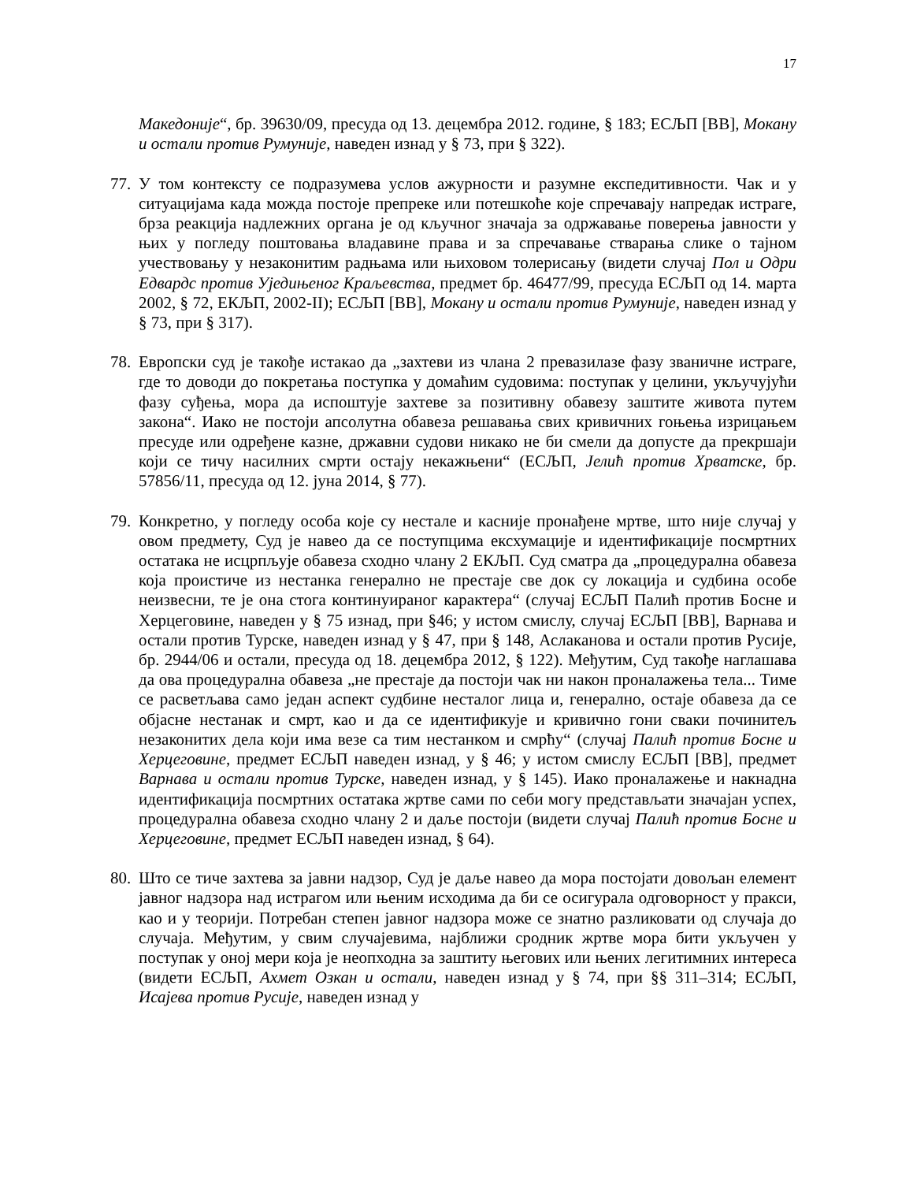17
Македоније“, бр. 39630/09, пресуда од 13. децембра 2012. године, § 183; ЕСЉП [ВВ], Мокану и остали против Румуније, наведен изнад у § 73, при § 322).
77.
У том контексту се подразумева услов ажурности и разумне експедитивности. Чак и у ситуацијама када можда постоје препреке или потешкоће које спречавају напредак истраге, брза реакција надлежних органа је од кључног значаја за одржавање поверења јавности у њих у погледу поштовања владавине права и за спречавање стварања слике о тајном учествовању у незаконитим радњама или њиховом толерисању (видети случај Пол и Одри Едвардс против Уједињеног Краљевства, предмет бр. 46477/99, пресуда ЕСЉП од 14. марта 2002, § 72, ЕКЉП, 2002-II); ЕСЉП [ВВ], Мокану и остали против Румуније, наведен изнад у § 73, при § 317).
78.
Европски суд је такође истакао да „захтеви из члана 2 превазилазе фазу званичне истраге, где то доводи до покретања поступка у домаћим судовима: поступак у целини, укључујући фазу суђења, мора да испоштује захтеве за позитивну обавезу заштите живота путем закона“. Иако не постоји апсолутна обавеза решавања свих кривичних гоњења изрицањем пресуде или одређене казне, државни судови никако не би смели да допусте да прекршаји који се тичу насилних смрти остају некажњени“ (ЕСЉП, Јелић против Хрватске, бр. 57856/11, пресуда од 12. јуна 2014, § 77).
79.
Конкретно, у погледу особа које су нестале и касније пронађене мртве, што није случај у овом предмету, Суд је навео да се поступцима ексхумације и идентификације посмртних остатака не исцрпљује обавеза сходно члану 2 ЕКЉП. Суд сматра да „процедурална обавеза која проистиче из нестанка генерално не престаје све док су локација и судбина особе неизвесни, те је она стога континуираног карактера“ (случај ЕСЉП Палић против Босне и Херцеговине, наведен у § 75 изнад, при §46; у истом смислу, случај ЕСЉП [ВВ], Варнава и остали против Турске, наведен изнад у § 47, при § 148, Аслаканова и остали против Русије, бр. 2944/06 и остали, пресуда од 18. децембра 2012, § 122). Међутим, Суд такође наглашава да ова процедурална обавеза „не престаје да постоји чак ни након проналажења тела... Тиме се расветљава само један аспект судбине несталог лица и, генерално, остаје обавеза да се објасне нестанак и смрт, као и да се идентификује и кривично гони сваки починитељ незаконитих дела који има везе са тим нестанком и смрћу“ (случај Палић против Босне и Херцеговине, предмет ЕСЉП наведен изнад, у § 46; у истом смислу ЕСЉП [ВВ], предмет Варнава и остали против Турске, наведен изнад, у § 145). Иако проналажење и накнадна идентификација посмртних остатака жртве сами по себи могу представљати значајан успех, процедурална обавеза сходно члану 2 и даље постоји (видети случај Палић против Босне и Херцеговине, предмет ЕСЉП наведен изнад, § 64).
80.
Што се тиче захтева за јавни надзор, Суд је даље навео да мора постојати довољан елемент јавног надзора над истрагом или њеним исходима да би се осигурала одговорност у пракси, као и у теорији. Потребан степен јавног надзора може се знатно разликовати од случаја до случаја. Међутим, у свим случајевима, најближи сродник жртве мора бити укључен у поступак у оној мери која је неопходна за заштиту његових или њених легитимних интереса (видети ЕСЉП, Ахмет Озкан и остали, наведен изнад у § 74, при §§ 311–314; ЕСЉП, Исајева против Русије, наведен изнад у